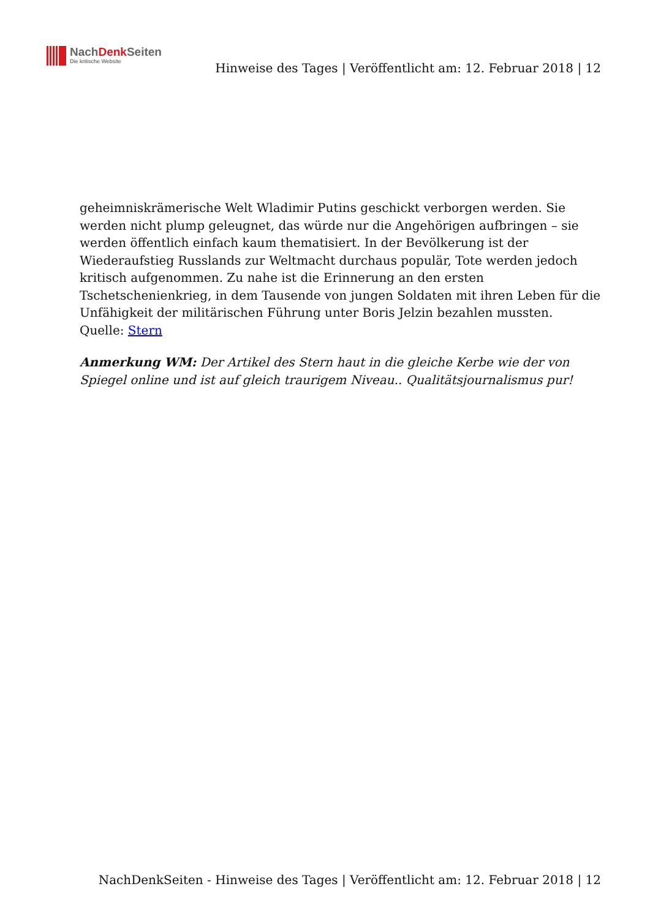NachDenk Seiten
Die kritische Website
Hinweise des Tages | Veröffentlicht am: 12. Februar 2018 | 12
geheimniskrämerische Welt Wladimir Putins geschickt verborgen werden. Sie werden nicht plump geleugnet, das würde nur die Angehörigen aufbringen – sie werden öffentlich einfach kaum thematisiert. In der Bevölkerung ist der Wiederaufstieg Russlands zur Weltmacht durchaus populär, Tote werden jedoch kritisch aufgenommen. Zu nahe ist die Erinnerung an den ersten Tschetschenienkrieg, in dem Tausende von jungen Soldaten mit ihren Leben für die Unfähigkeit der militärischen Führung unter Boris Jelzin bezahlen mussten.
Quelle: Stern
Anmerkung WM: Der Artikel des Stern haut in die gleiche Kerbe wie der von Spiegel online und ist auf gleich traurigem Niveau.. Qualitätsjournalismus pur!
NachDenkSeiten - Hinweise des Tages | Veröffentlicht am: 12. Februar 2018 | 12